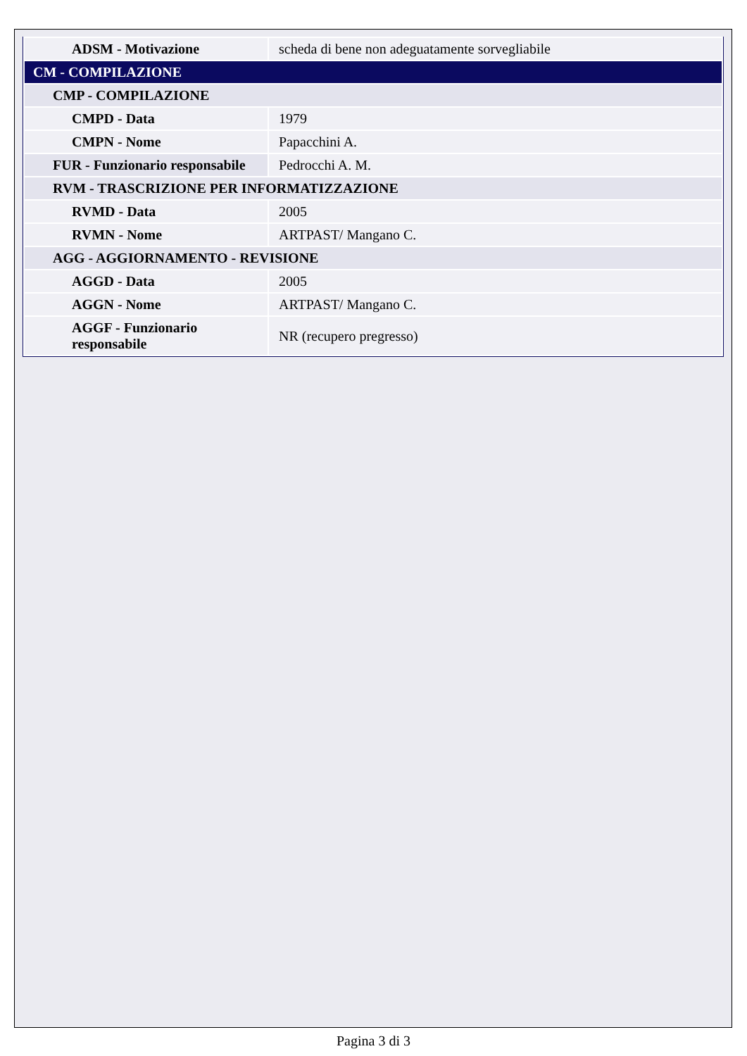| ADSM - Motivazione | scheda di bene non adeguatamente sorvegliabile |
| CM - COMPILAZIONE | |
| CMP - COMPILAZIONE | |
| CMPD - Data | 1979 |
| CMPN - Nome | Papacchini A. |
| FUR - Funzionario responsabile | Pedrocchi A. M. |
| RVM - TRASCRIZIONE PER INFORMATIZZAZIONE | |
| RVMD - Data | 2005 |
| RVMN - Nome | ARTPAST/ Mangano C. |
| AGG - AGGIORNAMENTO - REVISIONE | |
| AGGD - Data | 2005 |
| AGGN - Nome | ARTPAST/ Mangano C. |
| AGGF - Funzionario responsabile | NR (recupero pregresso) |
Pagina 3 di 3